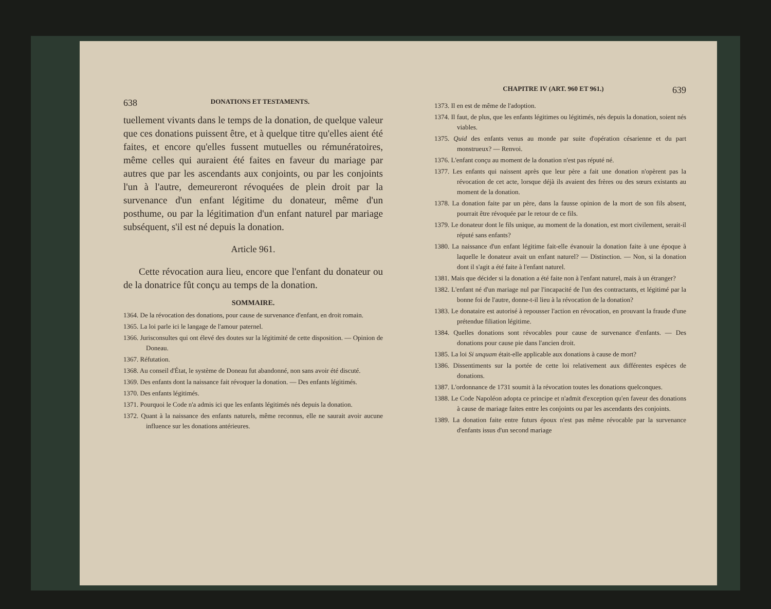638 DONATIONS ET TESTAMENTS.
tuellement vivants dans le temps de la donation, de quelque valeur que ces donations puissent être, et à quelque titre qu'elles aient été faites, et encore qu'elles fussent mutuelles ou rémunératoires, même celles qui auraient été faites en faveur du mariage par autres que par les ascendants aux conjoints, ou par les conjoints l'un à l'autre, demeureront révoquées de plein droit par la survenance d'un enfant légitime du donateur, même d'un posthume, ou par la légitimation d'un enfant naturel par mariage subséquent, s'il est né depuis la donation.
Article 961.
Cette révocation aura lieu, encore que l'enfant du donateur ou de la donatrice fût conçu au temps de la donation.
SOMMAIRE.
1364. De la révocation des donations, pour cause de survenance d'enfant, en droit romain.
1365. La loi parle ici le langage de l'amour paternel.
1366. Jurisconsultes qui ont élevé des doutes sur la légitimité de cette disposition. — Opinion de Doneau.
1367. Réfutation.
1368. Au conseil d'État, le système de Doneau fut abandonné, non sans avoir été discuté.
1369. Des enfants dont la naissance fait révoquer la donation. — Des enfants légitimés.
1370. Des enfants légitimés.
1371. Pourquoi le Code n'a admis ici que les enfants légitimés nés depuis la donation.
1372. Quant à la naissance des enfants naturels, même reconnus, elle ne saurait avoir aucune influence sur les donations antérieures.
CHAPITRE IV (ART. 960 ET 961.) 639
1373. Il en est de même de l'adoption.
1374. Il faut, de plus, que les enfants légitimes ou légitimés, nés depuis la donation, soient nés viables.
1375. Quid des enfants venus au monde par suite d'opération césarienne et du part monstrueux? — Renvoi.
1376. L'enfant conçu au moment de la donation n'est pas réputé né.
1377. Les enfants qui naissent après que leur père a fait une donation n'opèrent pas la révocation de cet acte, lorsque déjà ils avaient des frères ou des sœurs existants au moment de la donation.
1378. La donation faite par un père, dans la fausse opinion de la mort de son fils absent, pourrait être révoquée par le retour de ce fils.
1379. Le donateur dont le fils unique, au moment de la donation, est mort civilement, serait-il réputé sans enfants?
1380. La naissance d'un enfant légitime fait-elle évanouir la donation faite à une époque à laquelle le donateur avait un enfant naturel? — Distinction. — Non, si la donation dont il s'agit a été faite à l'enfant naturel.
1381. Mais que décider si la donation a été faite non à l'enfant naturel, mais à un étranger?
1382. L'enfant né d'un mariage nul par l'incapacité de l'un des contractants, et légitimé par la bonne foi de l'autre, donne-t-il lieu à la révocation de la donation?
1383. Le donataire est autorisé à repousser l'action en révocation, en prouvant la fraude d'une prétendue filiation légitime.
1384. Quelles donations sont révocables pour cause de survenance d'enfants. — Des donations pour cause pie dans l'ancien droit.
1385. La loi Si unquam était-elle applicable aux donations à cause de mort?
1386. Dissentiments sur la portée de cette loi relativement aux différentes espèces de donations.
1387. L'ordonnance de 1731 soumit à la révocation toutes les donations quelconques.
1388. Le Code Napoléon adopta ce principe et n'admit d'exception qu'en faveur des donations à cause de mariage faites entre les conjoints ou par les ascendants des conjoints.
1389. La donation faite entre futurs époux n'est pas même révocable par la survenance d'enfants issus d'un second mariage